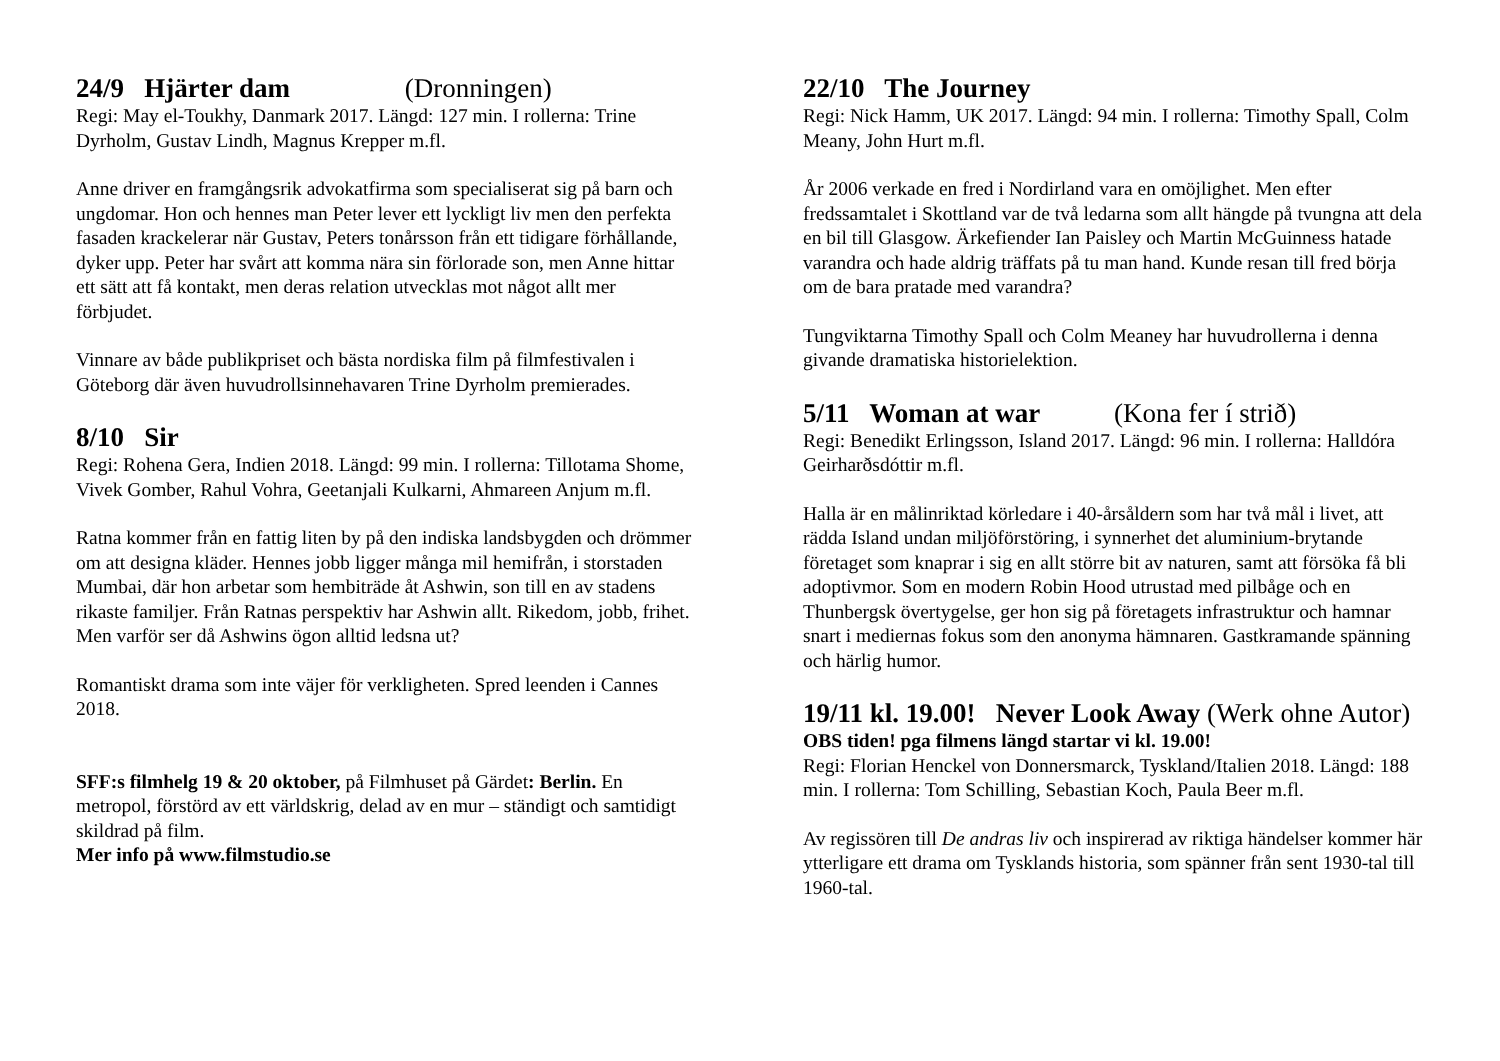24/9 Hjärter dam (Dronningen)
Regi: May el-Toukhy, Danmark 2017. Längd: 127 min. I rollerna: Trine Dyrholm, Gustav Lindh, Magnus Krepper m.fl.
Anne driver en framgångsrik advokatfirma som specialiserat sig på barn och ungdomar. Hon och hennes man Peter lever ett lyckligt liv men den perfekta fasaden krackelerar när Gustav, Peters tonårsson från ett tidigare förhållande, dyker upp. Peter har svårt att komma nära sin förlorade son, men Anne hittar ett sätt att få kontakt, men deras relation utvecklas mot något allt mer förbjudet.
Vinnare av både publikpriset och bästa nordiska film på filmfestivalen i Göteborg där även huvudrollsinnehavaren Trine Dyrholm premierades.
8/10 Sir
Regi: Rohena Gera, Indien 2018. Längd: 99 min. I rollerna: Tillotama Shome, Vivek Gomber, Rahul Vohra, Geetanjali Kulkarni, Ahmareen Anjum m.fl.
Ratna kommer från en fattig liten by på den indiska landsbygden och drömmer om att designa kläder. Hennes jobb ligger många mil hemifrån, i storstaden Mumbai, där hon arbetar som hembiträde åt Ashwin, son till en av stadens rikaste familjer. Från Ratnas perspektiv har Ashwin allt. Rikedom, jobb, frihet. Men varför ser då Ashwins ögon alltid ledsna ut?
Romantiskt drama som inte väjer för verkligheten. Spred leenden i Cannes 2018.
SFF:s filmhelg 19 & 20 oktober, på Filmhuset på Gärdet: Berlin. En metropol, förstörd av ett världskrig, delad av en mur – ständigt och samtidigt skildrad på film.
Mer info på www.filmstudio.se
22/10 The Journey
Regi: Nick Hamm, UK 2017. Längd: 94 min. I rollerna: Timothy Spall, Colm Meany, John Hurt m.fl.
År 2006 verkade en fred i Nordirland vara en omöjlighet. Men efter fredssamtalet i Skottland var de två ledarna som allt hängde på tvungna att dela en bil till Glasgow. Ärkefiender Ian Paisley och Martin McGuinness hatade varandra och hade aldrig träffats på tu man hand. Kunde resan till fred börja om de bara pratade med varandra?
Tungviktarna Timothy Spall och Colm Meaney har huvudrollerna i denna givande dramatiska historielektion.
5/11 Woman at war (Kona fer í strið)
Regi: Benedikt Erlingsson, Island 2017. Längd: 96 min. I rollerna: Halldóra Geirharðsdóttir m.fl.
Halla är en målinriktad körledare i 40-årsåldern som har två mål i livet, att rädda Island undan miljöförstöring, i synnerhet det aluminium-brytande företaget som knaprar i sig en allt större bit av naturen, samt att försöka få bli adoptivmor. Som en modern Robin Hood utrustad med pilbåge och en Thunbergsk övertygelse, ger hon sig på företagets infrastruktur och hamnar snart i mediernas fokus som den anonyma hämnaren. Gastkramande spänning och härlig humor.
19/11 kl. 19.00! Never Look Away (Werk ohne Autor)
OBS tiden! pga filmens längd startar vi kl. 19.00!
Regi: Florian Henckel von Donnersmarck, Tyskland/Italien 2018. Längd: 188 min. I rollerna: Tom Schilling, Sebastian Koch, Paula Beer m.fl.
Av regissören till De andras liv och inspirerad av riktiga händelser kommer här ytterligare ett drama om Tysklands historia, som spänner från sent 1930-tal till 1960-tal.